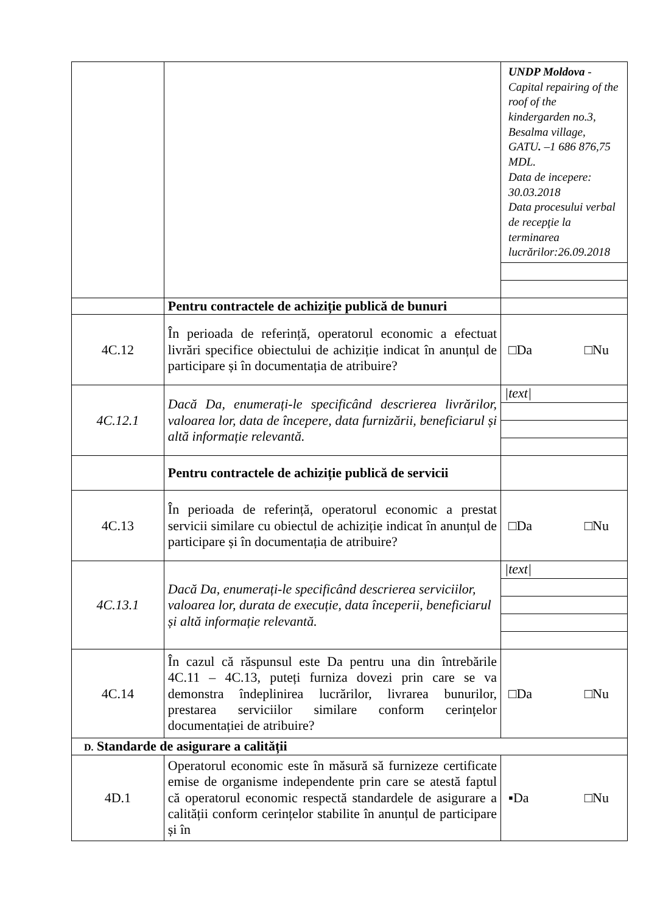| | | UNDP Moldova - Capital repairing of the roof of the kindergarden no.3, Besalma village, GATU . –1 686 876,75 MDL. Data de incepere: 30.03.2018 Data procesului verbal de recepţie la terminarea lucrărilor:26.09.2018 |
| | Pentru contractele de achiziție publică de bunuri | |
| 4C.12 | În perioada de referință, operatorul economic a efectuat livrări specifice obiectului de achiziție indicat în anunțul de participare și în documentația de atribuire? | □Da □Nu |
| 4C.12.1 | Dacă Da, enumerați-le specificând descrierea livrărilor, valoarea lor, data de începere, data furnizării, beneficiarul și altă informație relevantă. | /text/ |
| | Pentru contractele de achiziție publică de servicii | |
| 4C.13 | În perioada de referință, operatorul economic a prestat servicii similare cu obiectul de achiziție indicat în anunțul de participare și în documentația de atribuire? | □Da □Nu |
| 4C.13.1 | Dacă Da, enumerați-le specificând descrierea serviciilor, valoarea lor, durata de execuție, data începerii, beneficiarul și altă informație relevantă. | /text/ |
| 4C.14 | În cazul că răspunsul este Da pentru una din întrebările 4C.11 – 4C.13, puteți furniza dovezi prin care se va demonstra îndeplinirea lucrărilor, livrarea bunurilor, prestarea serviciilor similare conform cerințelor documentației de atribuire? | □Da □Nu |
| D. Standarde de asigurare a calității | | |
| 4D.1 | Operatorul economic este în măsură să furnizeze certificate emise de organisme independente prin care se atestă faptul că operatorul economic respectă standardele de asigurare a calității conform cerințelor stabilite în anunțul de participare și în | ▪Da □Nu |